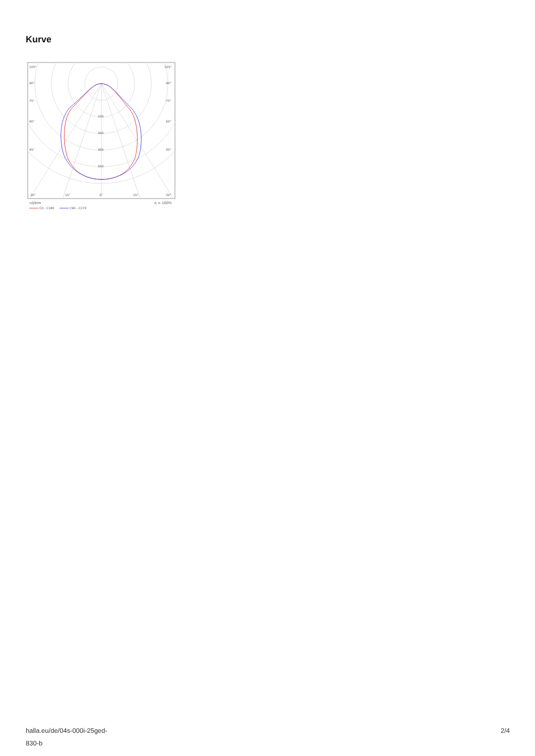Kurve
105°
105°
90°
90°
75°
75°
60°
60°
45°
45°
200
300
400
500
30°
15°
0°
15°
30°
cd/klm
η = 100%
C0 - C180
C90 - C270
halla.eu/de/04s-000i-25ged-
830-b
2/4